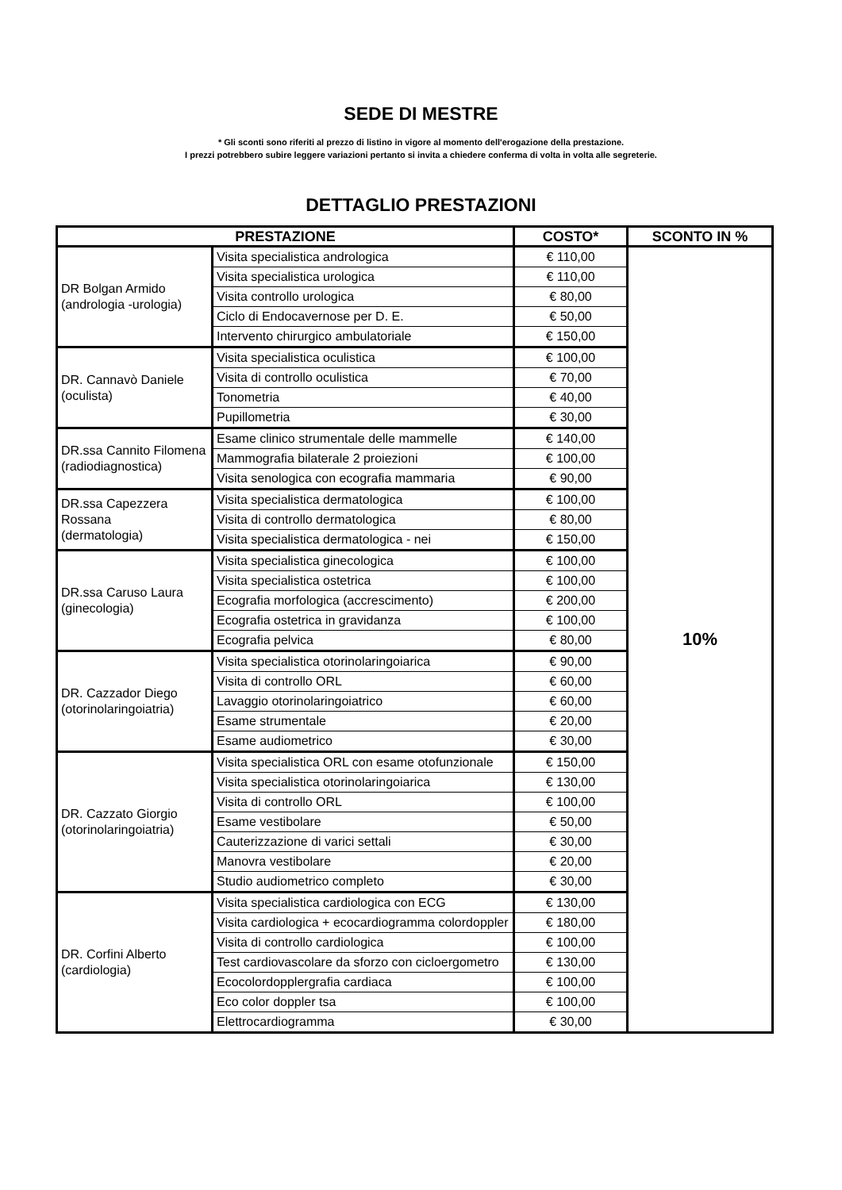SEDE DI MESTRE
* Gli sconti sono riferiti al prezzo di listino in vigore al momento dell'erogazione della prestazione.
I prezzi potrebbero subire leggere variazioni pertanto si invita a chiedere conferma di volta in volta alle segreterie.
DETTAGLIO PRESTAZIONI
| PRESTAZIONE | | COSTO* | SCONTO IN % |
| --- | --- | --- | --- |
| DR Bolgan Armido (andrologia -urologia) | Visita specialistica andrologica | € 110,00 | 10% |
| | Visita specialistica urologica | € 110,00 | |
| | Visita controllo urologica | € 80,00 | |
| | Ciclo di Endocavernose per D. E. | € 50,00 | |
| | Intervento chirurgico ambulatoriale | € 150,00 | |
| DR. Cannavò Daniele (oculista) | Visita specialistica oculistica | € 100,00 | |
| | Visita di controllo oculistica | € 70,00 | |
| | Tonometria | € 40,00 | |
| | Pupillometria | € 30,00 | |
| DR.ssa Cannito Filomena (radiodiagnostica) | Esame clinico strumentale delle mammelle | € 140,00 | |
| | Mammografia bilaterale 2 proiezioni | € 100,00 | |
| | Visita senologica con ecografia mammaria | € 90,00 | |
| DR.ssa Capezzera Rossana (dermatologia) | Visita specialistica dermatologica | € 100,00 | |
| | Visita di controllo dermatologica | € 80,00 | |
| | Visita specialistica dermatologica - nei | € 150,00 | |
| DR.ssa Caruso Laura (ginecologia) | Visita specialistica ginecologica | € 100,00 | |
| | Visita specialistica ostetrica | € 100,00 | |
| | Ecografia morfologica (accrescimento) | € 200,00 | |
| | Ecografia ostetrica in gravidanza | € 100,00 | |
| | Ecografia pelvica | € 80,00 | |
| DR. Cazzador Diego (otorinolaringoiatria) | Visita specialistica otorinolaringoiarica | € 90,00 | |
| | Visita di controllo ORL | € 60,00 | |
| | Lavaggio otorinolaringoiatrico | € 60,00 | |
| | Esame strumentale | € 20,00 | |
| | Esame audiometrico | € 30,00 | |
| DR. Cazzato Giorgio (otorinolaringoiatria) | Visita specialistica ORL con esame otofunzionale | € 150,00 | |
| | Visita specialistica otorinolaringoiarica | € 130,00 | |
| | Visita di controllo ORL | € 100,00 | |
| | Esame vestibolare | € 50,00 | |
| | Cauterizzazione di varici settali | € 30,00 | |
| | Manovra vestibolare | € 20,00 | |
| | Studio audiometrico completo | € 30,00 | |
| DR. Corfini Alberto (cardiologia) | Visita specialistica cardiologica con ECG | € 130,00 | |
| | Visita cardiologica + ecocardiogramma colordoppler | € 180,00 | |
| | Visita di controllo cardiologica | € 100,00 | |
| | Test cardiovascolare da sforzo con cicloergometro | € 130,00 | |
| | Ecocolordopplergrafia cardiaca | € 100,00 | |
| | Eco color doppler tsa | € 100,00 | |
| | Elettrocardiogramma | € 30,00 | |